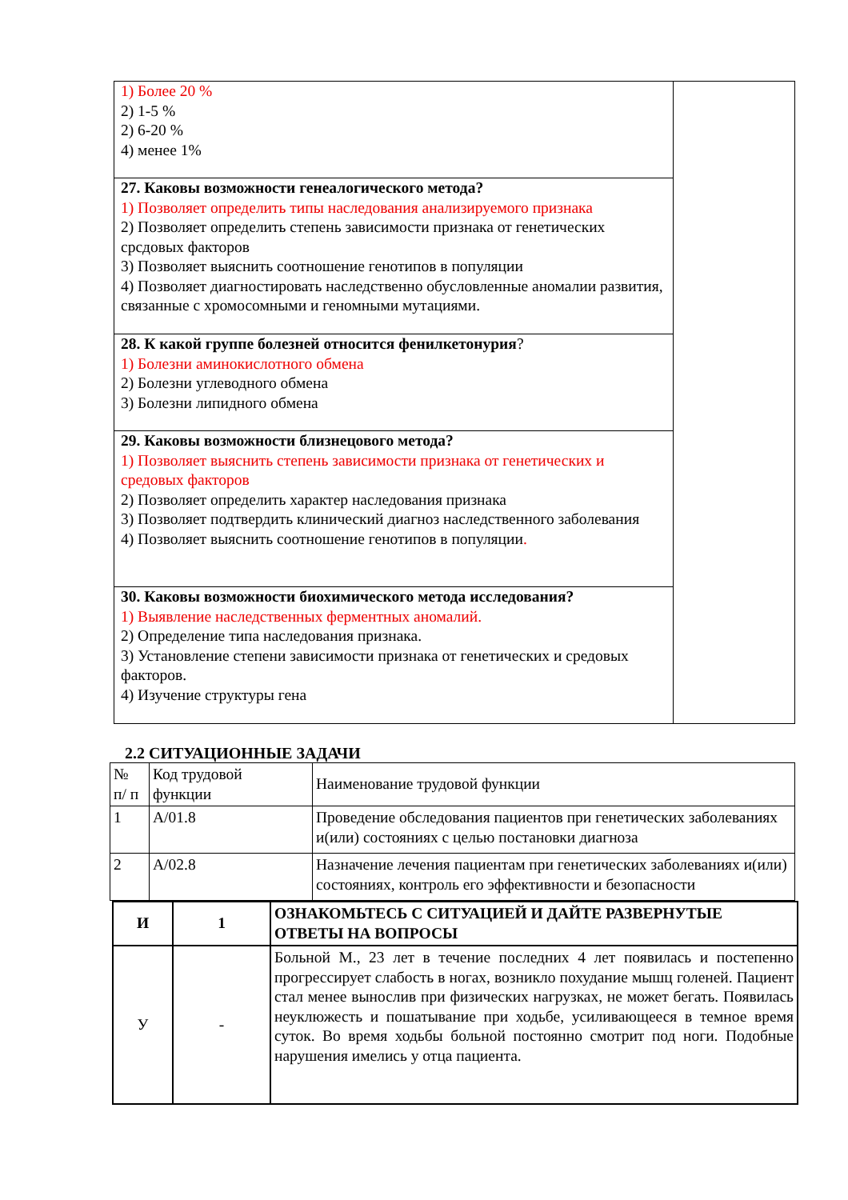| 1) Более 20 % 2) 1-5 % 2) 6-20 % 4) менее 1% | |
| 27. Каковы возможности генеалогического метода? 1) Позволяет определить типы наследования анализируемого признака 2) Позволяет определить степень зависимости признака от генетических срсдовых факторов 3) Позволяет выяснить соотношение генотипов в популяции 4) Позволяет диагностировать наследственно обусловленные аномалии развития, связанные с хромосомными и геномными мутациями. | |
| 28. К какой группе болезней относится фенилкетонурия ? 1) Болезни аминокислотного обмена 2) Болезни углеводного обмена 3) Болезни липидного обмена | |
| 29. Каковы возможности близнецового метода? 1) Позволяет выяснить степень зависимости признака от генетических и средовых факторов 2) Позволяет определить характер наследования признака 3) Позволяет подтвердить клинический диагноз наследственного заболевания 4) Позволяет выяснить соотношение генотипов в популяции . | |
| 30. Каковы возможности биохимического метода исследования? 1) Выявление наследственных ферментных аномалий. 2) Определение типа наследования признака. 3) Установление степени зависимости признака от генетических и средовых факторов. 4) Изучение структуры гена | |
2.2 СИТУАЦИОННЫЕ ЗАДАЧИ
| № п/ п | Код трудовой функции | Наименование трудовой функции |
| 1 | A/01.8 | Проведение обследования пациентов при генетических заболеваниях и(или) состояниях с целью постановки диагноза |
| 2 | A/02.8 | Назначение лечения пациентам при генетических заболеваниях и(или) состояниях, контроль его эффективности и безопасности |
| И | 1 | ОЗНАКОМЬТЕСЬ С СИТУАЦИЕЙ И ДАЙТЕ РАЗВЕРНУТЫЕ ОТВЕТЫ НА ВОПРОСЫ |
| У | - | Больной М., 23 лет в течение последних 4 лет появилась и постепенно прогрессирует слабость в ногах, возникло похудание мышц голеней. Пациент стал менее вынослив при физических нагрузках, не может бегать. Появилась неуклюжесть и пошатывание при ходьбе, усиливающееся в темное время суток. Во время ходьбы больной постоянно смотрит под ноги. Подобные нарушения имелись у отца пациента. |